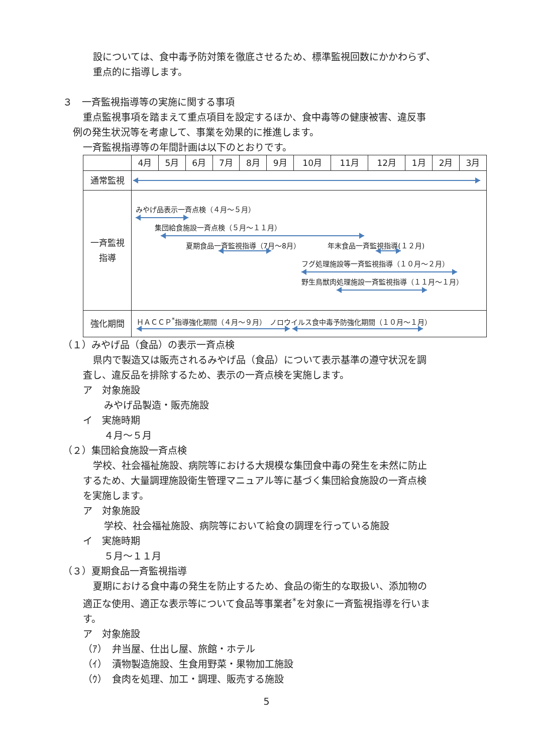設については、食中毒予防対策を徹底させるため、標準監視回数にかかわらず、
重点的に指導します。
３　一斉監視指導等の実施に関する事項
重点監視事項を踏まえて重点項目を設定するほか、食中毒等の健康被害、違反事
例の発生状況等を考慮して、事業を効果的に推進します。
一斉監視指導等の年間計画は以下のとおりです。
| | 4月 | 5月 | 6月 | 7月 | 8月 | 9月 | 10月 | 11月 | 12月 | 1月 | 2月 | 3月 |
| 通常監視 | | | | | | | | | | | | |
| 一斉監視 指導 | みやげ品表示一斉点検（４月～５月） 集団給食施設一斉点検（５月～１１月） 夏期食品一斉監視指導（7月～8月） 年末食品一斉監視指導(１２月) フグ処理施設等一斉監視指導（１０月～２月） 野生鳥獣肉処理施設一斉監視指導（１１月～１月） | | | | | | | | | | | |
| 強化期間 | ＨＡＣＣＰ<sup>*</sup>指導強化期間（４月～９月） ノロウイルス食中毒予防強化期間（１０月～１月） | | | | | | | | | | | |
（１）みやげ品（食品）の表示一斉点検
県内で製造又は販売されるみやげ品（食品）について表示基準の遵守状況を調
査し、違反品を排除するため、表示の一斉点検を実施します。
ア　対象施設
みやげ品製造・販売施設
イ　実施時期
４月～５月
（２）集団給食施設一斉点検
学校、社会福祉施設、病院等における大規模な集団食中毒の発生を未然に防止
するため、大量調理施設衛生管理マニュアル等に基づく集団給食施設の一斉点検
を実施します。
ア　対象施設
学校、社会福祉施設、病院等において給食の調理を行っている施設
イ　実施時期
５月～１１月
（３）夏期食品一斉監視指導
夏期における食中毒の発生を防止するため、食品の衛生的な取扱い、添加物の
適正な使用、適正な表示等について食品等事業者<sup>*</sup>を対象に一斉監視指導を行いま
す。
ア　対象施設
（ｱ）　弁当屋、仕出し屋、旅館・ホテル
（ｲ）　漬物製造施設、生食用野菜・果物加工施設
（ｳ）　食肉を処理、加工・調理、販売する施設
5